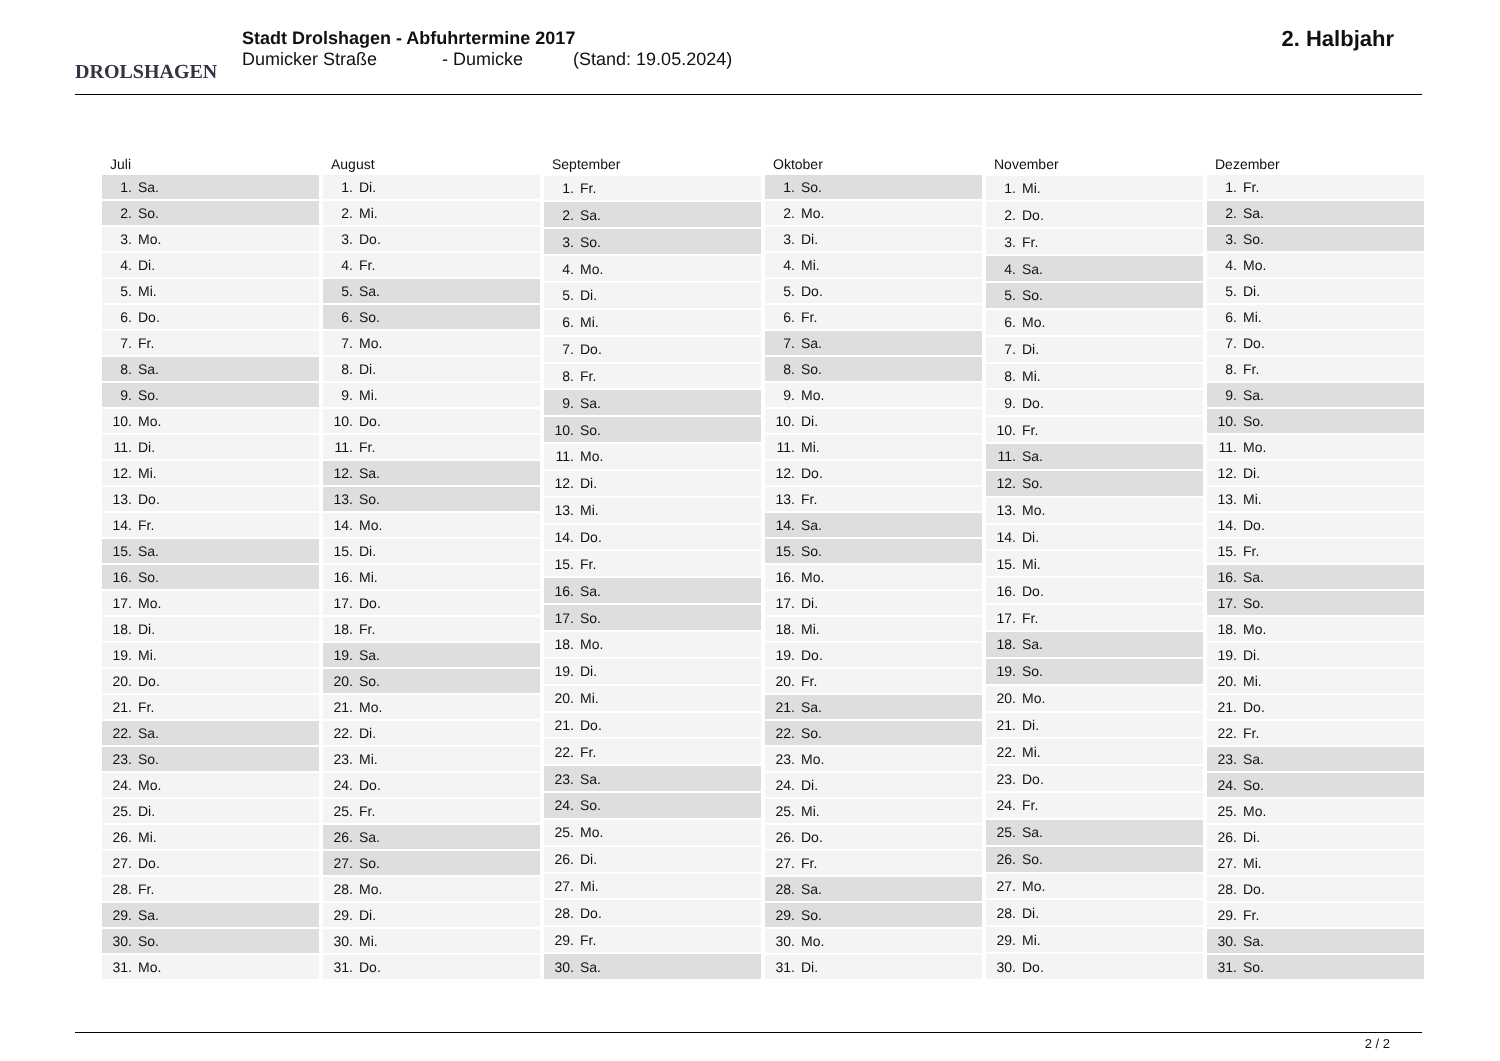DROLSHAGEN
Stadt Drolshagen - Abfuhrtermine 2017
Dumicker Straße - Dumicke (Stand: 19.05.2024)
2. Halbjahr
| Juli | |
| --- | --- |
| 1. | Sa. |
| 2. | So. |
| 3. | Mo. |
| 4. | Di. |
| 5. | Mi. |
| 6. | Do. |
| 7. | Fr. |
| 8. | Sa. |
| 9. | So. |
| 10. | Mo. |
| 11. | Di. |
| 12. | Mi. |
| 13. | Do. |
| 14. | Fr. |
| 15. | Sa. |
| 16. | So. |
| 17. | Mo. |
| 18. | Di. |
| 19. | Mi. |
| 20. | Do. |
| 21. | Fr. |
| 22. | Sa. |
| 23. | So. |
| 24. | Mo. |
| 25. | Di. |
| 26. | Mi. |
| 27. | Do. |
| 28. | Fr. |
| 29. | Sa. |
| 30. | So. |
| 31. | Mo. |
| August | |
| --- | --- |
| 1. | Di. |
| 2. | Mi. |
| 3. | Do. |
| 4. | Fr. |
| 5. | Sa. |
| 6. | So. |
| 7. | Mo. |
| 8. | Di. |
| 9. | Mi. |
| 10. | Do. |
| 11. | Fr. |
| 12. | Sa. |
| 13. | So. |
| 14. | Mo. |
| 15. | Di. |
| 16. | Mi. |
| 17. | Do. |
| 18. | Fr. |
| 19. | Sa. |
| 20. | So. |
| 21. | Mo. |
| 22. | Di. |
| 23. | Mi. |
| 24. | Do. |
| 25. | Fr. |
| 26. | Sa. |
| 27. | So. |
| 28. | Mo. |
| 29. | Di. |
| 30. | Mi. |
| 31. | Do. |
| September | |
| --- | --- |
| 1. | Fr. |
| 2. | Sa. |
| 3. | So. |
| 4. | Mo. |
| 5. | Di. |
| 6. | Mi. |
| 7. | Do. |
| 8. | Fr. |
| 9. | Sa. |
| 10. | So. |
| 11. | Mo. |
| 12. | Di. |
| 13. | Mi. |
| 14. | Do. |
| 15. | Fr. |
| 16. | Sa. |
| 17. | So. |
| 18. | Mo. |
| 19. | Di. |
| 20. | Mi. |
| 21. | Do. |
| 22. | Fr. |
| 23. | Sa. |
| 24. | So. |
| 25. | Mo. |
| 26. | Di. |
| 27. | Mi. |
| 28. | Do. |
| 29. | Fr. |
| 30. | Sa. |
| Oktober | |
| --- | --- |
| 1. | So. |
| 2. | Mo. |
| 3. | Di. |
| 4. | Mi. |
| 5. | Do. |
| 6. | Fr. |
| 7. | Sa. |
| 8. | So. |
| 9. | Mo. |
| 10. | Di. |
| 11. | Mi. |
| 12. | Do. |
| 13. | Fr. |
| 14. | Sa. |
| 15. | So. |
| 16. | Mo. |
| 17. | Di. |
| 18. | Mi. |
| 19. | Do. |
| 20. | Fr. |
| 21. | Sa. |
| 22. | So. |
| 23. | Mo. |
| 24. | Di. |
| 25. | Mi. |
| 26. | Do. |
| 27. | Fr. |
| 28. | Sa. |
| 29. | So. |
| 30. | Mo. |
| 31. | Di. |
| November | |
| --- | --- |
| 1. | Mi. |
| 2. | Do. |
| 3. | Fr. |
| 4. | Sa. |
| 5. | So. |
| 6. | Mo. |
| 7. | Di. |
| 8. | Mi. |
| 9. | Do. |
| 10. | Fr. |
| 11. | Sa. |
| 12. | So. |
| 13. | Mo. |
| 14. | Di. |
| 15. | Mi. |
| 16. | Do. |
| 17. | Fr. |
| 18. | Sa. |
| 19. | So. |
| 20. | Mo. |
| 21. | Di. |
| 22. | Mi. |
| 23. | Do. |
| 24. | Fr. |
| 25. | Sa. |
| 26. | So. |
| 27. | Mo. |
| 28. | Di. |
| 29. | Mi. |
| 30. | Do. |
| Dezember | |
| --- | --- |
| 1. | Fr. |
| 2. | Sa. |
| 3. | So. |
| 4. | Mo. |
| 5. | Di. |
| 6. | Mi. |
| 7. | Do. |
| 8. | Fr. |
| 9. | Sa. |
| 10. | So. |
| 11. | Mo. |
| 12. | Di. |
| 13. | Mi. |
| 14. | Do. |
| 15. | Fr. |
| 16. | Sa. |
| 17. | So. |
| 18. | Mo. |
| 19. | Di. |
| 20. | Mi. |
| 21. | Do. |
| 22. | Fr. |
| 23. | Sa. |
| 24. | So. |
| 25. | Mo. |
| 26. | Di. |
| 27. | Mi. |
| 28. | Do. |
| 29. | Fr. |
| 30. | Sa. |
| 31. | So. |
2 / 2